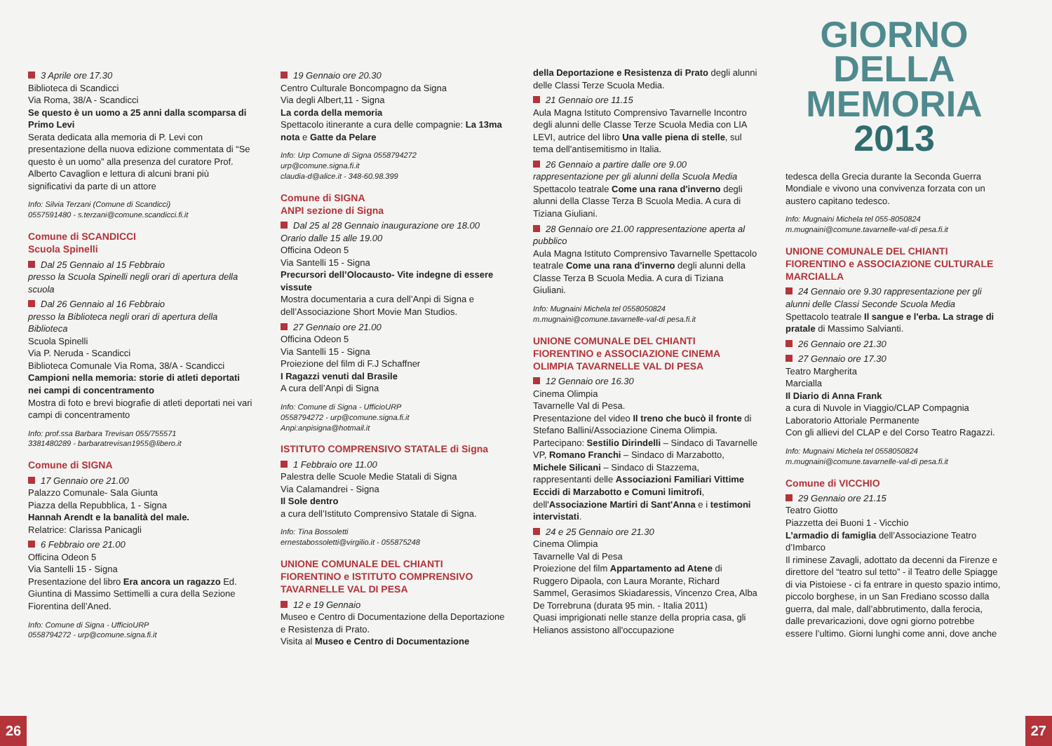3 Aprile ore 17.30
Biblioteca di Scandicci
Via Roma, 38/A - Scandicci
Se questo è un uomo a 25 anni dalla scomparsa di Primo Levi
Serata dedicata alla memoria di P. Levi con presentazione della nuova edizione commentata di “Se questo è un uomo” alla presenza del curatore Prof. Alberto Cavaglion e lettura di alcuni brani più significativi da parte di un attore
Info: Silvia Terzani (Comune di Scandicci)
0557591480 - s.terzani@comune.scandicci.fi.it
Comune di SCANDICCI
Scuola Spinelli
Dal 25 Gennaio al 15 Febbraio
presso la Scuola Spinelli negli orari di apertura della scuola
Dal 26 Gennaio al 16 Febbraio
presso la Biblioteca negli orari di apertura della Biblioteca
Scuola Spinelli
Via P. Neruda - Scandicci
Biblioteca Comunale Via Roma, 38/A - Scandicci
Campioni nella memoria: storie di atleti deportati nei campi di concentramento
Mostra di foto e brevi biografie di atleti deportati nei vari campi di concentramento
Info: prof.ssa Barbara Trevisan 055/755571
3381480289 - barbaratrevisan1955@libero.it
Comune di SIGNA
17 Gennaio ore 21.00
Palazzo Comunale- Sala Giunta
Piazza della Repubblica, 1 - Signa
Hannah Arendt e la banalità del male.
Relatrice: Clarissa Panicagli
6 Febbraio ore 21.00
Officina Odeon 5
Via Santelli 15 - Signa
Presentazione del libro Era ancora un ragazzo Ed. Giuntina di Massimo Settimelli a cura della Sezione Fiorentina dell’Aned.
Info: Comune di Signa - UfficioURP
0558794272 - urp@comune.signa.fi.it
19 Gennaio ore 20.30
Centro Culturale Boncompagno da Signa
Via degli Albert,11 - Signa
La corda della memoria
Spettacolo itinerante a cura delle compagnie: La 13ma nota e Gatte da Pelare
Info: Urp Comune di Signa 0558794272
urp@comune.signa.fi.it
claudia-d@alice.it - 348-60.98.399
Comune di SIGNA
ANPI sezione di Signa
Dal 25 al 28 Gennaio inaugurazione ore 18.00
Orario dalle 15 alle 19.00
Officina Odeon 5
Via Santelli 15 - Signa
Precursori dell’Olocausto- Vite indegne di essere vissute
Mostra documentaria a cura dell’Anpi di Signa e dell’Associazione Short Movie Man Studios.
27 Gennaio ore 21.00
Officina Odeon 5
Via Santelli 15 - Signa
Proiezione del film di F.J Schaffner
I Ragazzi venuti dal Brasile
A cura dell’Anpi di Signa
Info: Comune di Signa - UfficioURP
0558794272 - urp@comune.signa.fi.it
Anpi:anpisigna@hotmail.it
ISTITUTO COMPRENSIVO STATALE di Signa
1 Febbraio ore 11.00
Palestra delle Scuole Medie Statali di Signa
Via Calamandrei - Signa
Il Sole dentro
a cura dell’Istituto Comprensivo Statale di Signa.
Info: Tina Bossoletti
ernestabossoletti@virgilio.it - 055875248
UNIONE COMUNALE DEL CHIANTI FIORENTINO e ISTITUTO COMPRENSIVO TAVARNELLE VAL DI PESA
12 e 19 Gennaio
Museo e Centro di Documentazione della Deportazione e Resistenza di Prato.
Visita al Museo e Centro di Documentazione
della Deportazione e Resistenza di Prato degli alunni delle Classi Terze Scuola Media.
21 Gennaio ore 11.15
Aula Magna Istituto Comprensivo Tavarnelle Incontro degli alunni delle Classe Terze Scuola Media con LIA LEVI, autrice del libro Una valle piena di stelle, sul tema dell'antisemitismo in Italia.
26 Gennaio a partire dalle ore 9.00 rappresentazione per gli alunni della Scuola Media
Spettacolo teatrale Come una rana d'inverno degli alunni della Classe Terza B Scuola Media. A cura di Tiziana Giuliani.
28 Gennaio ore 21.00 rappresentazione aperta al pubblico
Aula Magna Istituto Comprensivo Tavarnelle Spettacolo teatrale Come una rana d'inverno degli alunni della Classe Terza B Scuola Media. A cura di Tiziana Giuliani.
Info: Mugnaini Michela tel 0558050824
m.mugnaini@comune.tavarnelle-val-di pesa.fi.it
UNIONE COMUNALE DEL CHIANTI FIORENTINO e ASSOCIAZIONE CINEMA OLIMPIA TAVARNELLE VAL DI PESA
12 Gennaio ore 16.30
Cinema Olimpia
Tavarnelle Val di Pesa.
Presentazione del video Il treno che bucò il fronte di Stefano Ballini/Associazione Cinema Olimpia.
Partecipano: Sestilio Dirindelli – Sindaco di Tavarnelle VP, Romano Franchi – Sindaco di Marzabotto, Michele Silicani – Sindaco di Stazzema, rappresentanti delle Associazioni Familiari Vittime Eccidi di Marzabotto e Comuni limitrofi, dell'Associazione Martiri di Sant'Anna e i testimoni intervistati.
24 e 25 Gennaio ore 21.30
Cinema Olimpia
Tavarnelle Val di Pesa
Proiezione del film Appartamento ad Atene di Ruggero Dipaola, con Laura Morante, Richard Sammel, Gerasimos Skiadaressis, Vincenzo Crea, Alba De Torrebruna (durata 95 min. - Italia 2011)
Quasi imprigionati nelle stanze della propria casa, gli Helianos assistono all'occupazione
GIORNO
DELLA
MEMORIA
2013
tedesca della Grecia durante la Seconda Guerra Mondiale e vivono una convivenza forzata con un austero capitano tedesco.
Info: Mugnaini Michela tel 055-8050824
m.mugnaini@comune.tavarnelle-val-di pesa.fi.it
UNIONE COMUNALE DEL CHIANTI FIORENTINO e ASSOCIAZIONE CULTURALE MARCIALLA
24 Gennaio ore 9.30 rappresentazione per gli alunni delle Classi Seconde Scuola Media
Spettacolo teatrale Il sangue e l'erba. La strage di pratale di Massimo Salvianti.
26 Gennaio ore 21.30
27 Gennaio ore 17.30
Teatro Margherita
Marcialla
Il Diario di Anna Frank
a cura di Nuvole in Viaggio/CLAP Compagnia Laboratorio Attoriale Permanente
Con gli allievi del CLAP e del Corso Teatro Ragazzi.
Info: Mugnaini Michela tel 0558050824
m.mugnaini@comune.tavarnelle-val-di pesa.fi.it
Comune di VICCHIO
29 Gennaio ore 21.15
Teatro Giotto
Piazzetta dei Buoni 1 - Vicchio
L’armadio di famiglia dell’Associazione Teatro d’Imbarco
Il riminese Zavagli, adottato da decenni da Firenze e direttore del “teatro sul tetto” - il Teatro delle Spiagge di via Pistoiese - ci fa entrare in questo spazio intimo, piccolo borghese, in un San Frediano scosso dalla guerra, dal male, dall’abbrutimento, dalla ferocia, dalle prevaricazioni, dove ogni giorno potrebbe essere l’ultimo. Giorni lunghi come anni, dove anche
26 27